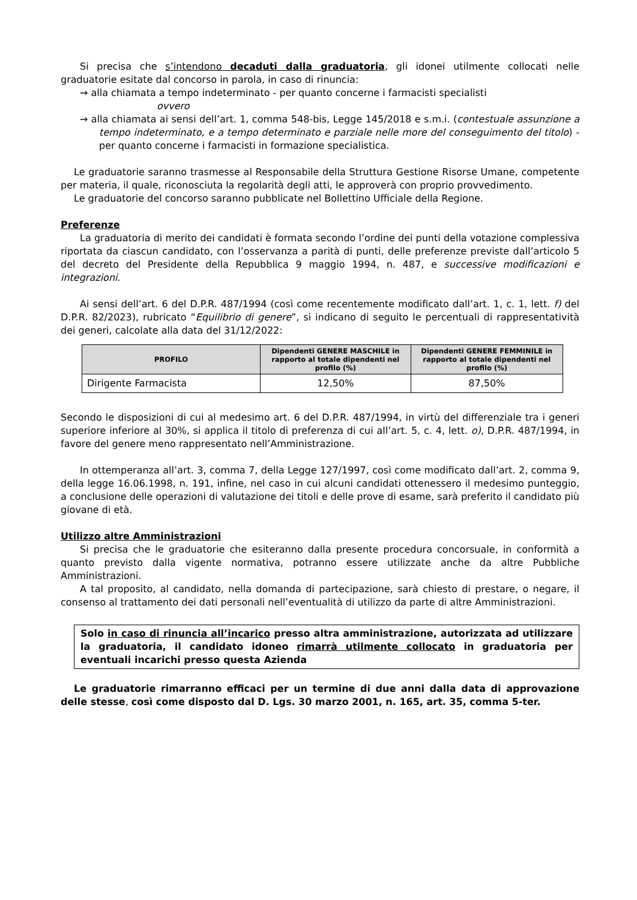Si precisa che s’intendono decaduti dalla graduatoria, gli idonei utilmente collocati nelle graduatorie esitate dal concorso in parola, in caso di rinuncia:
→ alla chiamata a tempo indeterminato - per quanto concerne i farmacisti specialisti
ovvero
→ alla chiamata ai sensi dell’art. 1, comma 548-bis, Legge 145/2018 e s.m.i. (contestuale assunzione a tempo indeterminato, e a tempo determinato e parziale nelle more del conseguimento del titolo) - per quanto concerne i farmacisti in formazione specialistica.
Le graduatorie saranno trasmesse al Responsabile della Struttura Gestione Risorse Umane, competente per materia, il quale, riconosciuta la regolarità degli atti, le approverà con proprio provvedimento.
Le graduatorie del concorso saranno pubblicate nel Bollettino Ufficiale della Regione.
Preferenze
La graduatoria di merito dei candidati è formata secondo l’ordine dei punti della votazione complessiva riportata da ciascun candidato, con l’osservanza a parità di punti, delle preferenze previste dall’articolo 5 del decreto del Presidente della Repubblica 9 maggio 1994, n. 487, e successive modificazioni e integrazioni.
Ai sensi dell’art. 6 del D.P.R. 487/1994 (così come recentemente modificato dall’art. 1, c. 1, lett. f) del D.P.R. 82/2023), rubricato “Equilibrio di genere”, si indicano di seguito le percentuali di rappresentatività dei generi, calcolate alla data del 31/12/2022:
| PROFILO | Dipendenti GENERE MASCHILE in rapporto al totale dipendenti nel profilo (%) | Dipendenti GENERE FEMMINILE in rapporto al totale dipendenti nel profilo (%) |
| --- | --- | --- |
| Dirigente Farmacista | 12,50% | 87,50% |
Secondo le disposizioni di cui al medesimo art. 6 del D.P.R. 487/1994, in virtù del differenziale tra i generi superiore inferiore al 30%, si applica il titolo di preferenza di cui all’art. 5, c. 4, lett. o), D.P.R. 487/1994, in favore del genere meno rappresentato nell’Amministrazione.
In ottemperanza all’art. 3, comma 7, della Legge 127/1997, così come modificato dall’art. 2, comma 9, della legge 16.06.1998, n. 191, infine, nel caso in cui alcuni candidati ottenessero il medesimo punteggio, a conclusione delle operazioni di valutazione dei titoli e delle prove di esame, sarà preferito il candidato più giovane di età.
Utilizzo altre Amministrazioni
Si precisa che le graduatorie che esiteranno dalla presente procedura concorsuale, in conformità a quanto previsto dalla vigente normativa, potranno essere utilizzate anche da altre Pubbliche Amministrazioni.
A tal proposito, al candidato, nella domanda di partecipazione, sarà chiesto di prestare, o negare, il consenso al trattamento dei dati personali nell’eventualità di utilizzo da parte di altre Amministrazioni.
Solo in caso di rinuncia all’incarico presso altra amministrazione, autorizzata ad utilizzare la graduatoria, il candidato idoneo rimarrà utilmente collocato in graduatoria per eventuali incarichi presso questa Azienda
Le graduatorie rimarranno efficaci per un termine di due anni dalla data di approvazione delle stesse, così come disposto dal D. Lgs. 30 marzo 2001, n. 165, art. 35, comma 5-ter.